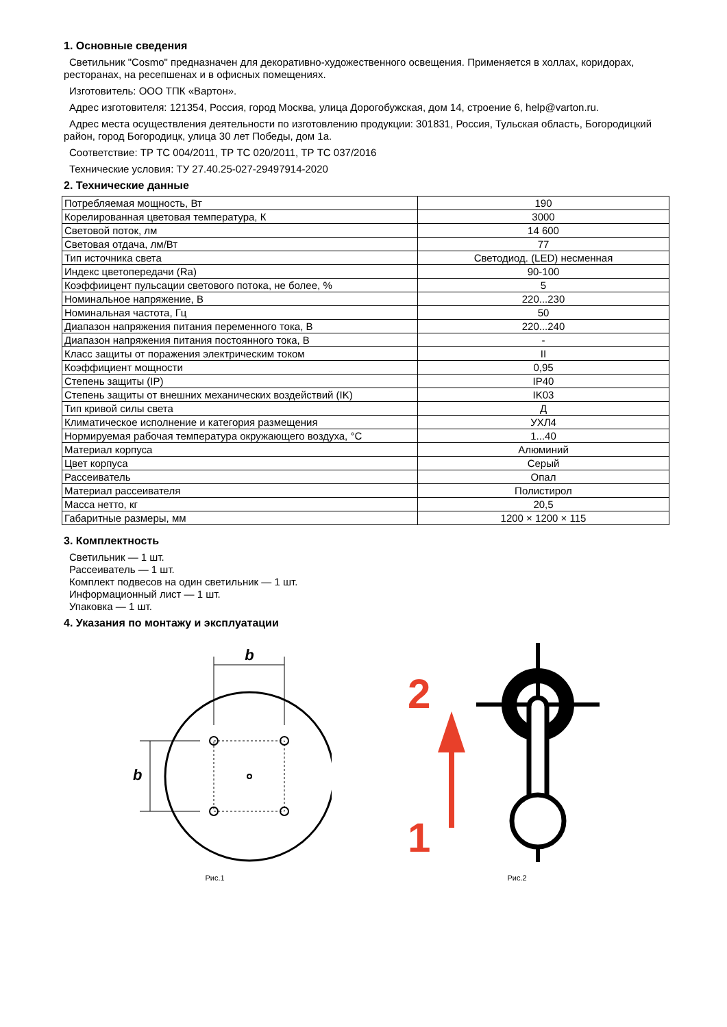1. Основные сведения
Светильник "Cosmo" предназначен для декоративно-художественного освещения. Применяется в холлах, коридорах, ресторанах, на ресепшенах и в офисных помещениях.
Изготовитель: ООО ТПК «Вартон».
Адрес изготовителя: 121354, Россия, город Москва, улица Дорогобужская, дом 14, строение 6, help@varton.ru.
Адрес места осуществления деятельности по изготовлению продукции: 301831, Россия, Тульская область, Богородицкий район, город Богородицк, улица 30 лет Победы, дом 1а.
Соответствие: ТР ТС 004/2011, ТР ТС 020/2011, ТР ТС 037/2016
Технические условия: ТУ 27.40.25-027-29497914-2020
2. Технические данные
| Потребляемая мощность, Вт | 190 |
| Корелированная цветовая температура, К | 3000 |
| Световой поток, лм | 14 600 |
| Световая отдача, лм/Вт | 77 |
| Тип источника света | Светодиод. (LED) несменная |
| Индекс цветопередачи (Ra) | 90-100 |
| Коэффиицент пульсации светового потока, не более, % | 5 |
| Номинальное напряжение, В | 220...230 |
| Номинальная частота, Гц | 50 |
| Диапазон напряжения питания переменного тока, В | 220...240 |
| Диапазон напряжения питания постоянного тока, В | - |
| Класс защиты от поражения электрическим током | II |
| Коэффициент мощности | 0,95 |
| Степень защиты (IP) | IP40 |
| Степень защиты от внешних механических воздействий (IK) | IK03 |
| Тип кривой силы света | Д |
| Климатическое исполнение и категория размещения | УХЛ4 |
| Нормируемая рабочая температура окружающего воздуха, °С | 1...40 |
| Материал корпуса | Алюминий |
| Цвет корпуса | Серый |
| Рассеиватель | Опал |
| Материал рассеивателя | Полистирол |
| Масса нетто, кг | 20,5 |
| Габаритные размеры, мм | 1200 × 1200 × 115 |
3. Комплектность
Светильник — 1 шт.
Рассеиватель — 1 шт.
Комплект подвесов на один светильник — 1 шт.
Информационный лист — 1 шт.
Упаковка — 1 шт.
4. Указания по монтажу и эксплуатации
b
b
Рис.1
2
1
Рис.2